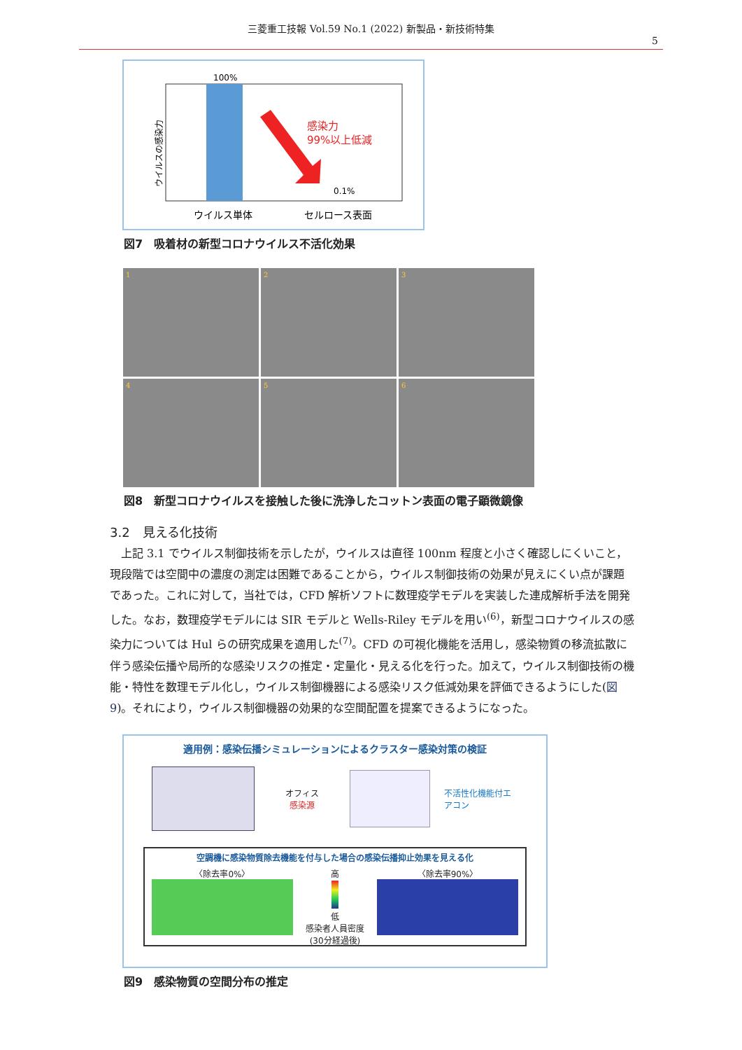三菱重工技報 Vol.59 No.1 (2022) 新製品・新技術特集
5
ウイルスの感染力
100%
感染力
99%以上低減
0.1%
ウイルス単体
セルロース表面
図7　吸着材の新型コロナウイルス不活化効果
1
2
3
4
5
6
図8　新型コロナウイルスを接触した後に洗浄したコットン表面の電子顕微鏡像
3.2　見える化技術
上記 3.1 でウイルス制御技術を示したが，ウイルスは直径 100nm 程度と小さく確認しにくいこと，現段階では空間中の濃度の測定は困難であることから，ウイルス制御技術の効果が見えにくい点が課題であった。これに対して，当社では，CFD 解析ソフトに数理疫学モデルを実装した連成解析手法を開発した。なお，数理疫学モデルには SIR モデルと Wells-Riley モデルを用い<sup>(6)</sup>，新型コロナウイルスの感染力については Hul らの研究成果を適用した<sup>(7)</sup>。CFD の可視化機能を活用し，感染物質の移流拡散に伴う感染伝播や局所的な感染リスクの推定・定量化・見える化を行った。加えて，ウイルス制御技術の機能・特性を数理モデル化し，ウイルス制御機器による感染リスク低減効果を評価できるようにした(図9)。それにより，ウイルス制御機器の効果的な空間配置を提案できるようになった。
適用例：感染伝播シミュレーションによるクラスター感染対策の検証
オフィス
感染源
不活性化機能付エアコン
空調機に感染物質除去機能を付与した場合の感染伝播抑止効果を見える化
〈除去率0%〉 高
低
感染者人員密度
(30分経過後)
〈除去率90%〉
図9　感染物質の空間分布の推定